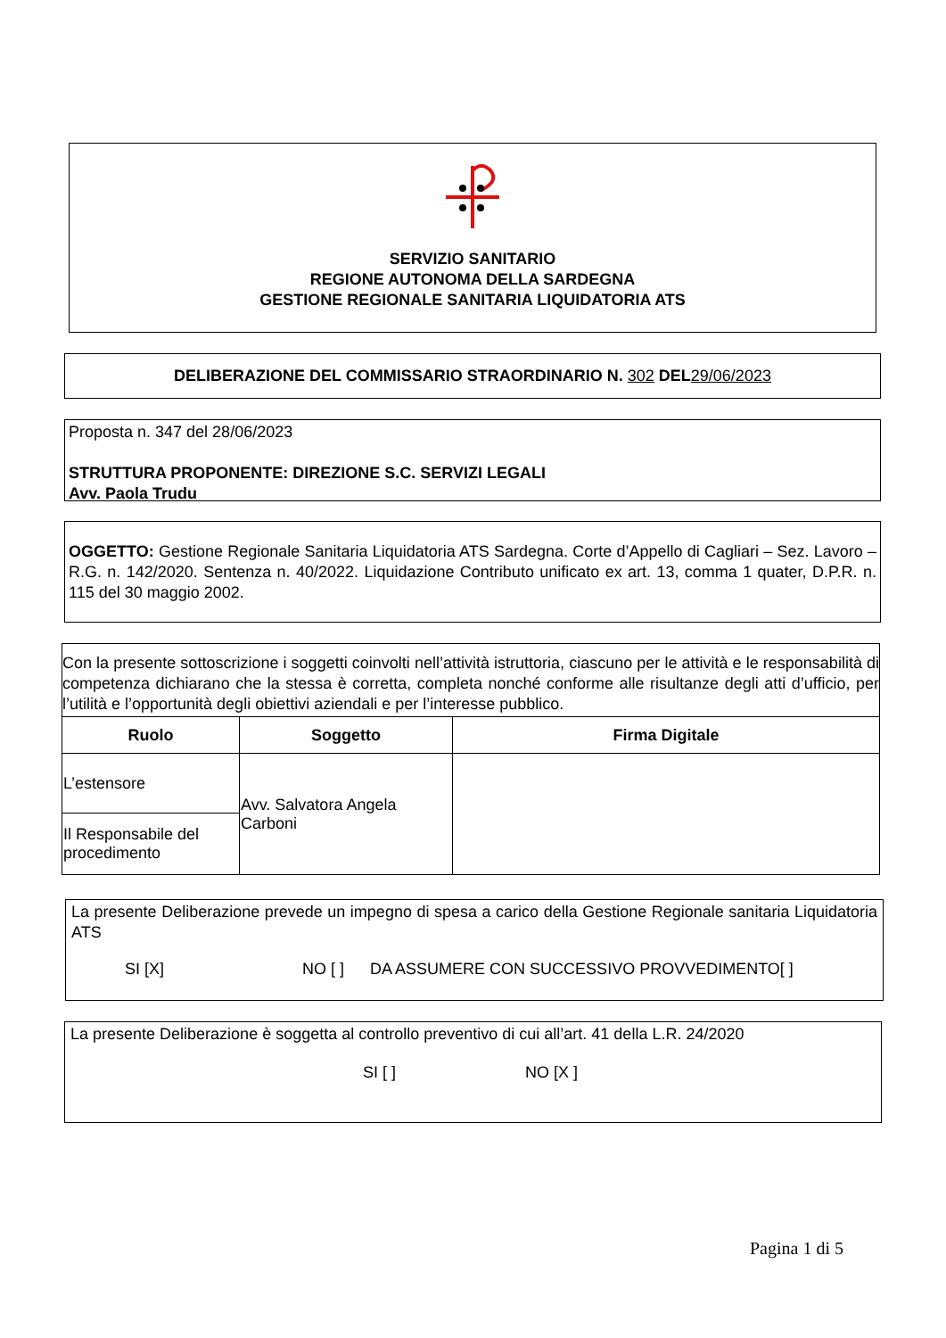SERVIZIO SANITARIO
REGIONE AUTONOMA DELLA SARDEGNA
GESTIONE REGIONALE SANITARIA LIQUIDATORIA ATS
DELIBERAZIONE DEL COMMISSARIO STRAORDINARIO N. 302 DEL29/06/2023
Proposta n. 347 del 28/06/2023
STRUTTURA PROPONENTE: DIREZIONE S.C. SERVIZI LEGALI
Avv. Paola Trudu
OGGETTO: Gestione Regionale Sanitaria Liquidatoria ATS Sardegna. Corte d’Appello di Cagliari – Sez. Lavoro – R.G. n. 142/2020. Sentenza n. 40/2022. Liquidazione Contributo unificato ex art. 13, comma 1 quater, D.P.R. n. 115 del 30 maggio 2002.
| Con la presente sottoscrizione i soggetti coinvolti nell’attività istruttoria, ciascuno per le attività e le responsabilità di competenza dichiarano che la stessa è corretta, completa nonché conforme alle risultanze degli atti d’ufficio, per l’utilità e l’opportunità degli obiettivi aziendali e per l’interesse pubblico. | | |
| Ruolo | Soggetto | Firma Digitale |
| L’estensore | Avv. Salvatora Angela Carboni | |
| Il Responsabile del procedimento | | |
La presente Deliberazione prevede un impegno di spesa a carico della Gestione Regionale sanitaria Liquidatoria ATS
SI [X] NO [ ] DA ASSUMERE CON SUCCESSIVO PROVVEDIMENTO[ ]
La presente Deliberazione è soggetta al controllo preventivo di cui all’art. 41 della L.R. 24/2020
SI [ ] NO [X ]
Pagina 1 di 5